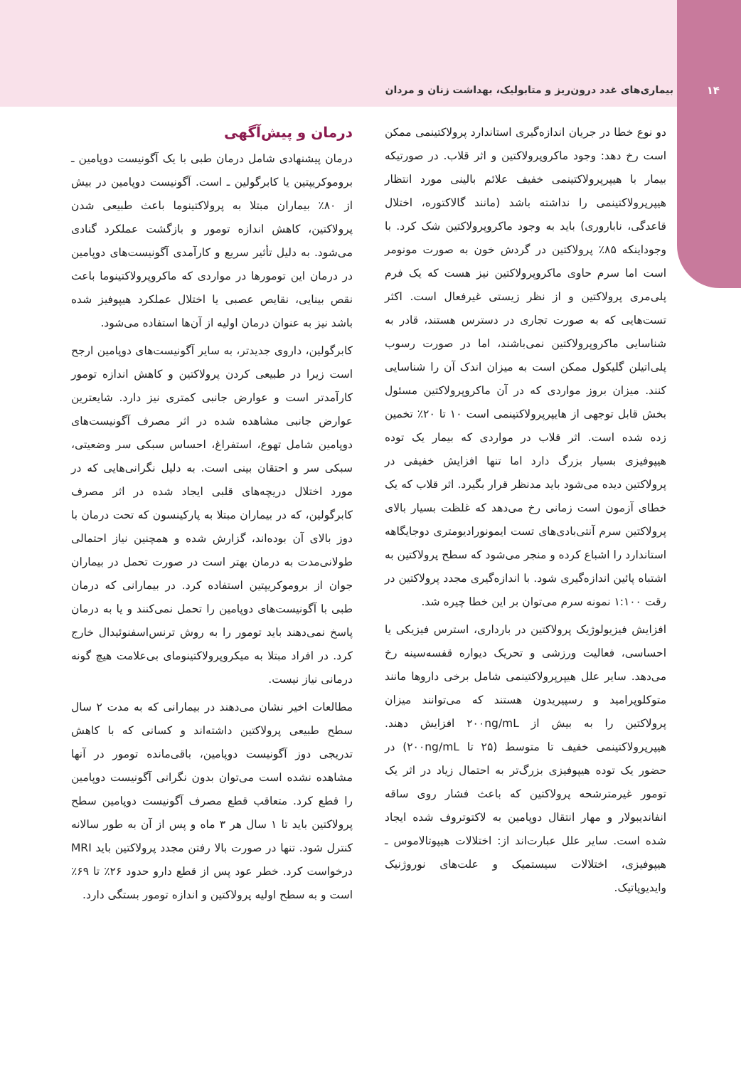بیماری‌های غدد درون‌ریز و متابولیک، بهداشت زنان و مردان
۱۴
دو نوع خطا در جریان اندازه‌گیری استاندارد پرولاکتینمی ممکن است رخ دهد: وجود ماکروپرولاکتین و اثر قلاب. در صورتیکه بیمار با هیپرپرولاکتینمی خفیف علائم بالینی مورد انتظار هیپرپرولاکتینمی را نداشته باشد (مانند گالاکتوره، اختلال قاعدگی، ناباروری) باید به وجود ماکروپرولاکتین شک کرد. با وجوداینکه ۸۵٪ پرولاکتین در گردش خون به صورت مونومر است اما سرم حاوی ماکروپرولاکتین نیز هست که یک فرم پلی‌مری پرولاکتین و از نظر زیستی غیرفعال است. اکثر تست‌هایی که به صورت تجاری در دسترس هستند، قادر به شناسایی ماکروپرولاکتین نمی‌باشند، اما در صورت رسوب پلی‌اتیلن گلیکول ممکن است به میزان اندک آن را شناسایی کنند. میزان بروز مواردی که در آن ماکروپرولاکتین مسئول بخش قابل توجهی از هایپرپرولاکتینمی است ۱۰ تا ۲۰٪ تخمین زده شده است. اثر قلاب در مواردی که بیمار یک توده هیپوفیزی بسیار بزرگ دارد اما تنها افزایش خفیفی در پرولاکتین دیده می‌شود باید مدنظر قرار بگیرد. اثر قلاب که یک خطای آزمون است زمانی رخ می‌دهد که غلظت بسیار بالای پرولاکتین سرم آنتی‌بادی‌های تست ایمونورادیومتری دوجایگاهه استاندارد را اشباع کرده و منجر می‌شود که سطح پرولاکتین به اشتباه پائین اندازه‌گیری شود. با اندازه‌گیری مجدد پرولاکتین در رقت ۱:۱۰۰ نمونه سرم می‌توان بر این خطا چیره شد.
افزایش فیزیولوژیک پرولاکتین در بارداری، استرس فیزیکی یا احساسی، فعالیت ورزشی و تحریک دیواره قفسه‌سینه رخ می‌دهد. سایر علل هیپرپرولاکتینمی شامل برخی داروها مانند متوکلوپرامید و رسپیریدون هستند که می‌توانند میزان پرولاکتین را به بیش از ۲۰۰ng/mL افزایش دهند. هیپرپرولاکتینمی خفیف تا متوسط (۲۵ تا ۲۰۰ng/mL) در حضور یک توده هیپوفیزی بزرگ‌تر به احتمال زیاد در اثر یک تومور غیرمترشحه پرولاکتین که باعث فشار روی ساقه انفاندیبولار و مهار انتقال دوپامین به لاکتوتروف شده ایجاد شده است. سایر علل عبارت‌اند از: اختلالات هیپوتالاموس ـ هیپوفیزی، اختلالات سیستمیک و علت‌های نوروژنیک وایدیوپاتیک.
درمان و پیش‌آگهی
درمان پیشنهادی شامل درمان طبی با یک آگونیست دوپامین ـ بروموکریپتین یا کابرگولین ـ است. آگونیست دوپامین در بیش از ۸۰٪ بیماران مبتلا به پرولاکتینوما باعث طبیعی شدن پرولاکتین، کاهش اندازه تومور و بازگشت عملکرد گنادی می‌شود. به دلیل تأثیر سریع و کارآمدی آگونیست‌های دوپامین در درمان این تومورها در مواردی که ماکروپرولاکتینوما باعث نقص بینایی، نقایص عصبی یا اختلال عملکرد هیپوفیز شده باشد نیز به عنوان درمان اولیه از آن‌ها استفاده می‌شود.
کابرگولین، داروی جدیدتر، به سایر آگونیست‌های دوپامین ارجح است زیرا در طبیعی کردن پرولاکتین و کاهش اندازه تومور کارآمدتر است و عوارض جانبی کمتری نیز دارد. شایعترین عوارض جانبی مشاهده شده در اثر مصرف آگونیست‌های دوپامین شامل تهوع، استفراغ، احساس سبکی سر وضعیتی، سبکی سر و احتقان بینی است. به دلیل نگرانی‌هایی که در مورد اختلال دریچه‌های قلبی ایجاد شده در اثر مصرف کابرگولین، که در بیماران مبتلا به پارکینسون که تحت درمان با دوز بالای آن بوده‌اند، گزارش شده و همچنین نیاز احتمالی طولانی‌مدت به درمان بهتر است در صورت تحمل در بیماران جوان از بروموکریپتین استفاده کرد. در بیمارانی که درمان طبی با آگونیست‌های دوپامین را تحمل نمی‌کنند و یا به درمان پاسخ نمی‌دهند باید تومور را به روش ترنس‌اسفنوئیدال خارج کرد. در افراد مبتلا به میکروپرولاکتینومای بی‌علامت هیچ گونه درمانی نیاز نیست.
مطالعات اخیر نشان می‌دهند در بیمارانی که به مدت ۲ سال سطح طبیعی پرولاکتین داشته‌اند و کسانی که با کاهش تدریجی دوز آگونیست دوپامین، باقی‌مانده تومور در آنها مشاهده نشده است می‌توان بدون نگرانی آگونیست دوپامین را قطع کرد. متعاقب قطع مصرف آگونیست دوپامین سطح پرولاکتین باید تا ۱ سال هر ۳ ماه و پس از آن به طور سالانه کنترل شود. تنها در صورت بالا رفتن مجدد پرولاکتین باید MRI درخواست کرد. خطر عود پس از قطع دارو حدود ۲۶٪ تا ۶۹٪ است و به سطح اولیه پرولاکتین و اندازه تومور بستگی دارد.